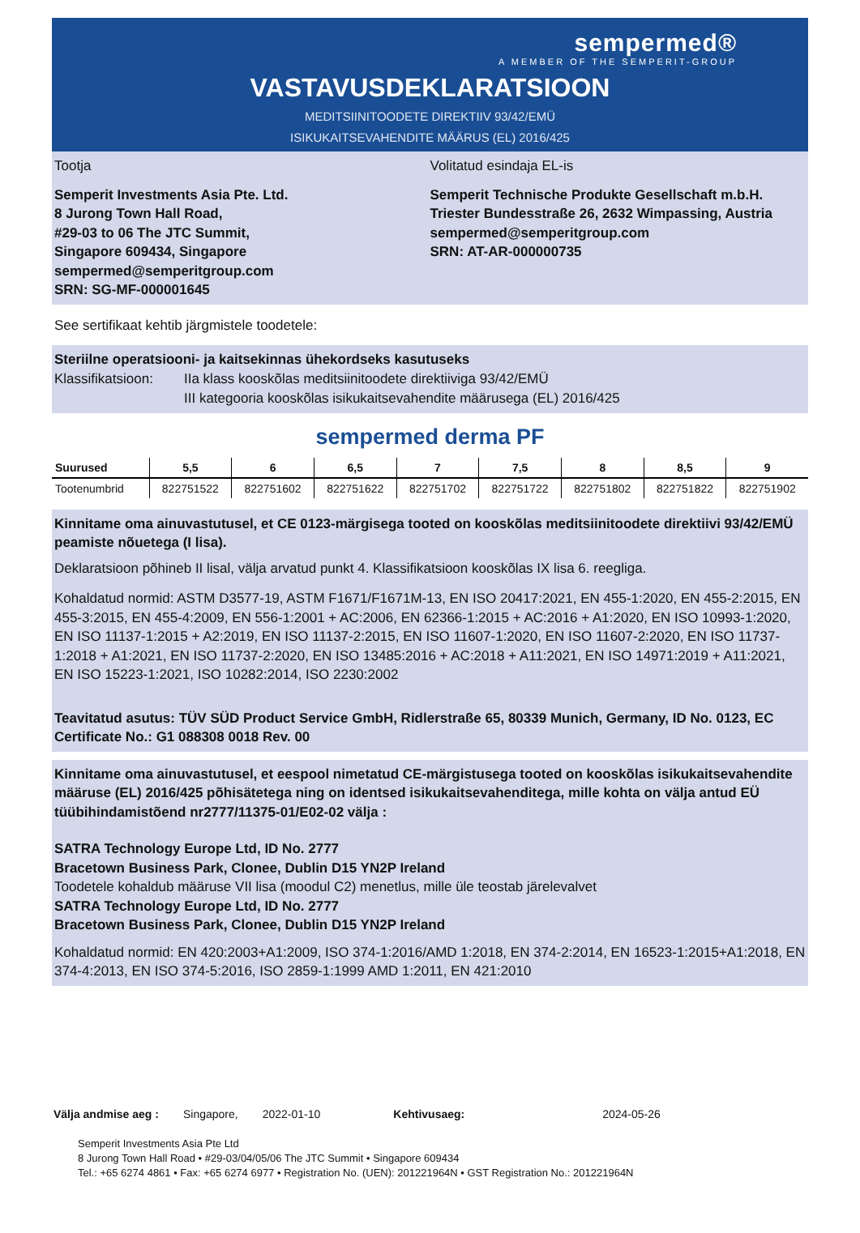sempermed®
A MEMBER OF THE SEMPERIT-GROUP
VASTAVUSDEKLARATSIOON
MEDITSIINITOODETE DIREKTIIV 93/42/EMÜ
ISIKUKAITSEVAHENDITE MÄÄRUS (EL) 2016/425
Tootja
Semperit Investments Asia Pte. Ltd.
8 Jurong Town Hall Road,
#29-03 to 06 The JTC Summit,
Singapore 609434, Singapore
sempermed@semperitgroup.com
SRN: SG-MF-000001645
Volitatud esindaja EL-is
Semperit Technische Produkte Gesellschaft m.b.H.
Triester Bundesstraße 26, 2632 Wimpassing, Austria
sempermed@semperitgroup.com
SRN: AT-AR-000000735
See sertifikaat kehtib järgmistele toodetele:
Steriilne operatsiooni- ja kaitsekinnas ühekordseks kasutuseks
Klassifikatsioon: IIa klass kooskõlas meditsiinitoodete direktiiviga 93/42/EMÜ
III kategooria kooskõlas isikukaitsevahendite määrusega (EL) 2016/425
sempermed derma PF
| Suurused | 5,5 | 6 | 6,5 | 7 | 7,5 | 8 | 8,5 | 9 |
| --- | --- | --- | --- | --- | --- | --- | --- | --- |
| Tootenumbrid | 822751522 | 822751602 | 822751622 | 822751702 | 822751722 | 822751802 | 822751822 | 822751902 |
Kinnitame oma ainuvastutusel, et CE 0123-märgisega tooted on kooskõlas meditsiinitoodete direktiivi 93/42/EMÜ peamiste nõuetega (I lisa).
Deklaratsioon põhineb II lisal, välja arvatud punkt 4. Klassifikatsioon kooskõlas IX lisa 6. reegliga.
Kohaldatud normid: ASTM D3577-19, ASTM F1671/F1671M-13, EN ISO 20417:2021, EN 455-1:2020, EN 455-2:2015, EN 455-3:2015, EN 455-4:2009, EN 556-1:2001 + AC:2006, EN 62366-1:2015 + AC:2016 + A1:2020, EN ISO 10993-1:2020, EN ISO 11137-1:2015 + A2:2019, EN ISO 11137-2:2015, EN ISO 11607-1:2020, EN ISO 11607-2:2020, EN ISO 11737-1:2018 + A1:2021, EN ISO 11737-2:2020, EN ISO 13485:2016 + AC:2018 + A11:2021, EN ISO 14971:2019 + A11:2021, EN ISO 15223-1:2021, ISO 10282:2014, ISO 2230:2002
Teavitatud asutus: TÜV SÜD Product Service GmbH, Ridlerstraße 65, 80339 Munich, Germany, ID No. 0123, EC Certificate No.: G1 088308 0018 Rev. 00
Kinnitame oma ainuvastutusel, et eespool nimetatud CE-märgistusega tooted on kooskõlas isikukaitsevahendite määruse (EL) 2016/425 põhisätetega ning on identsed isikukaitsevahenditega, mille kohta on välja antud EÜ tüübihindamistõend nr2777/11375-01/E02-02 välja :
SATRA Technology Europe Ltd, ID No. 2777
Bracetown Business Park, Clonee, Dublin D15 YN2P Ireland
Toodetele kohaldub määruse VII lisa (moodul C2) menetlus, mille üle teostab järelevalvet
SATRA Technology Europe Ltd, ID No. 2777
Bracetown Business Park, Clonee, Dublin D15 YN2P Ireland
Kohaldatud normid: EN 420:2003+A1:2009, ISO 374-1:2016/AMD 1:2018, EN 374-2:2014, EN 16523-1:2015+A1:2018, EN 374-4:2013, EN ISO 374-5:2016, ISO 2859-1:1999 AMD 1:2011, EN 421:2010
Välja andmise aeg : Singapore, 2022-01-10 Kehtivusaeg: 2024-05-26
Semperit Investments Asia Pte Ltd
8 Jurong Town Hall Road • #29-03/04/05/06 The JTC Summit • Singapore 609434
Tel.: +65 6274 4861 • Fax: +65 6274 6977 • Registration No. (UEN): 201221964N • GST Registration No.: 201221964N